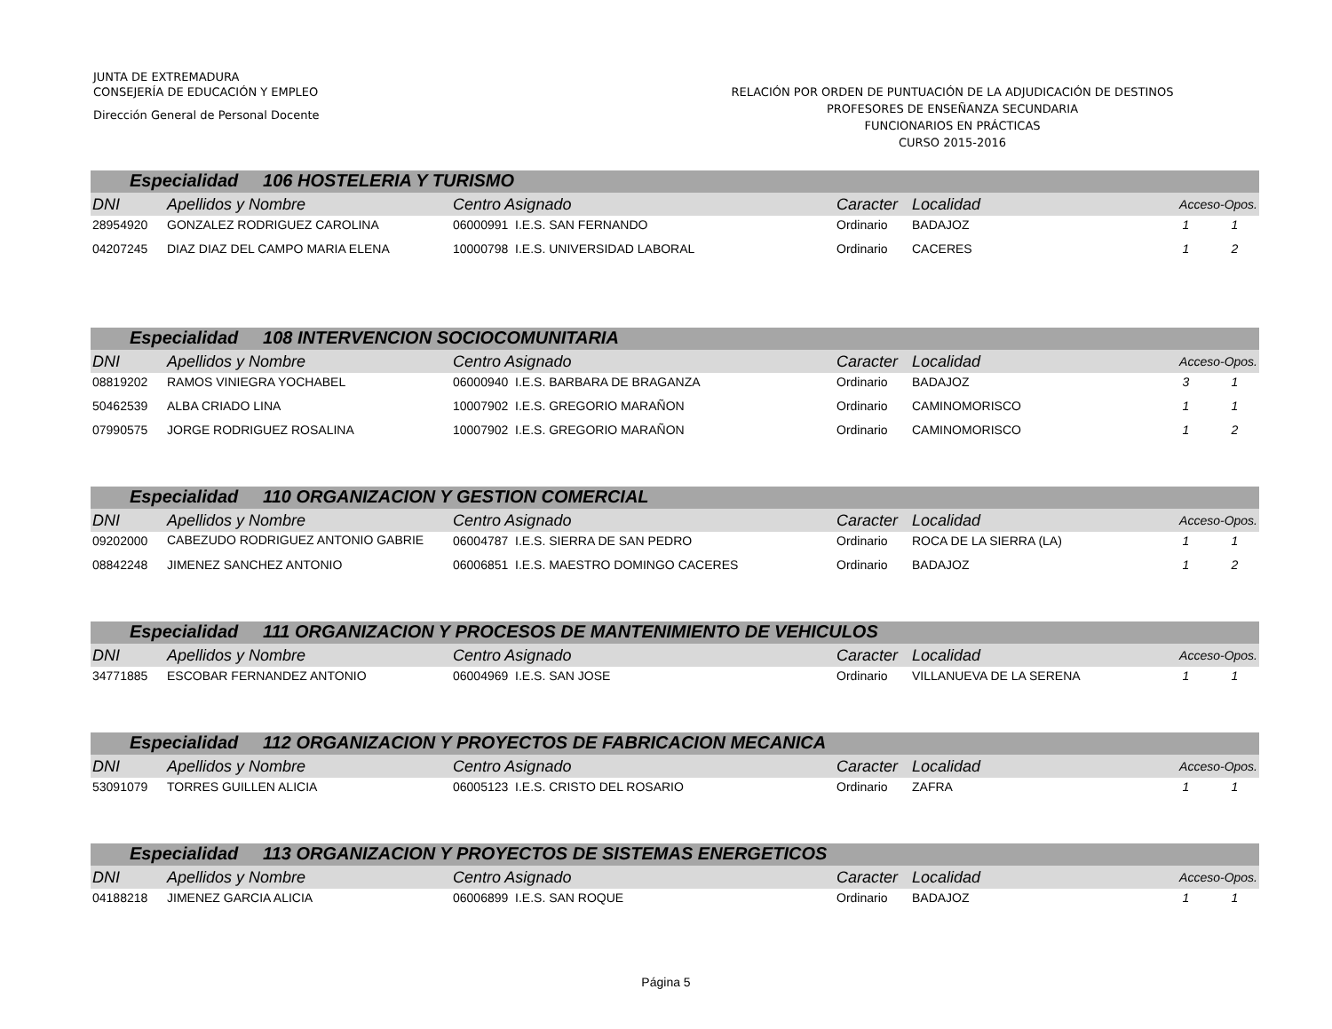JUNTA DE EXTREMADURA
CONSEJERÍA DE EDUCACIÓN Y EMPLEO
Dirección General de Personal Docente
RELACIÓN POR ORDEN DE PUNTUACIÓN DE LA ADJUDICACIÓN DE DESTINOS
PROFESORES DE ENSEÑANZA SECUNDARIA
FUNCIONARIOS EN PRÁCTICAS
CURSO 2015-2016
| Especialidad 106 HOSTELERIA Y TURISMO | | | | | | |
| DNI | Apellidos y Nombre | Centro Asignado | Caracter | Localidad | Acceso-Opos. | |
| 28954920 | GONZALEZ RODRIGUEZ CAROLINA | 06000991 I.E.S. SAN FERNANDO | Ordinario | BADAJOZ | 1 | 1 |
| 04207245 | DIAZ DIAZ DEL CAMPO MARIA ELENA | 10000798 I.E.S. UNIVERSIDAD LABORAL | Ordinario | CACERES | 1 | 2 |
| Especialidad 108 INTERVENCION SOCIOCOMUNITARIA | | | | | | |
| DNI | Apellidos y Nombre | Centro Asignado | Caracter | Localidad | Acceso-Opos. | |
| 08819202 | RAMOS VINIEGRA YOCHABEL | 06000940 I.E.S. BARBARA DE BRAGANZA | Ordinario | BADAJOZ | 3 | 1 |
| 50462539 | ALBA CRIADO LINA | 10007902 I.E.S. GREGORIO MARAÑON | Ordinario | CAMINOMORISCO | 1 | 1 |
| 07990575 | JORGE RODRIGUEZ ROSALINA | 10007902 I.E.S. GREGORIO MARAÑON | Ordinario | CAMINOMORISCO | 1 | 2 |
| Especialidad 110 ORGANIZACION Y GESTION COMERCIAL | | | | | | |
| DNI | Apellidos y Nombre | Centro Asignado | Caracter | Localidad | Acceso-Opos. | |
| 09202000 | CABEZUDO RODRIGUEZ ANTONIO GABRIE | 06004787 I.E.S. SIERRA DE SAN PEDRO | Ordinario | ROCA DE LA SIERRA (LA) | 1 | 1 |
| 08842248 | JIMENEZ SANCHEZ ANTONIO | 06006851 I.E.S. MAESTRO DOMINGO CACERES | Ordinario | BADAJOZ | 1 | 2 |
| Especialidad 111 ORGANIZACION Y PROCESOS DE MANTENIMIENTO DE VEHICULOS | | | | | | |
| DNI | Apellidos y Nombre | Centro Asignado | Caracter | Localidad | Acceso-Opos. | |
| 34771885 | ESCOBAR FERNANDEZ ANTONIO | 06004969 I.E.S. SAN JOSE | Ordinario | VILLANUEVA DE LA SERENA | 1 | 1 |
| Especialidad 112 ORGANIZACION Y PROYECTOS DE FABRICACION MECANICA | | | | | | |
| DNI | Apellidos y Nombre | Centro Asignado | Caracter | Localidad | Acceso-Opos. | |
| 53091079 | TORRES GUILLEN ALICIA | 06005123 I.E.S. CRISTO DEL ROSARIO | Ordinario | ZAFRA | 1 | 1 |
| Especialidad 113 ORGANIZACION Y PROYECTOS DE SISTEMAS ENERGETICOS | | | | | | |
| DNI | Apellidos y Nombre | Centro Asignado | Caracter | Localidad | Acceso-Opos. | |
| 04188218 | JIMENEZ GARCIA ALICIA | 06006899 I.E.S. SAN ROQUE | Ordinario | BADAJOZ | 1 | 1 |
Página 5